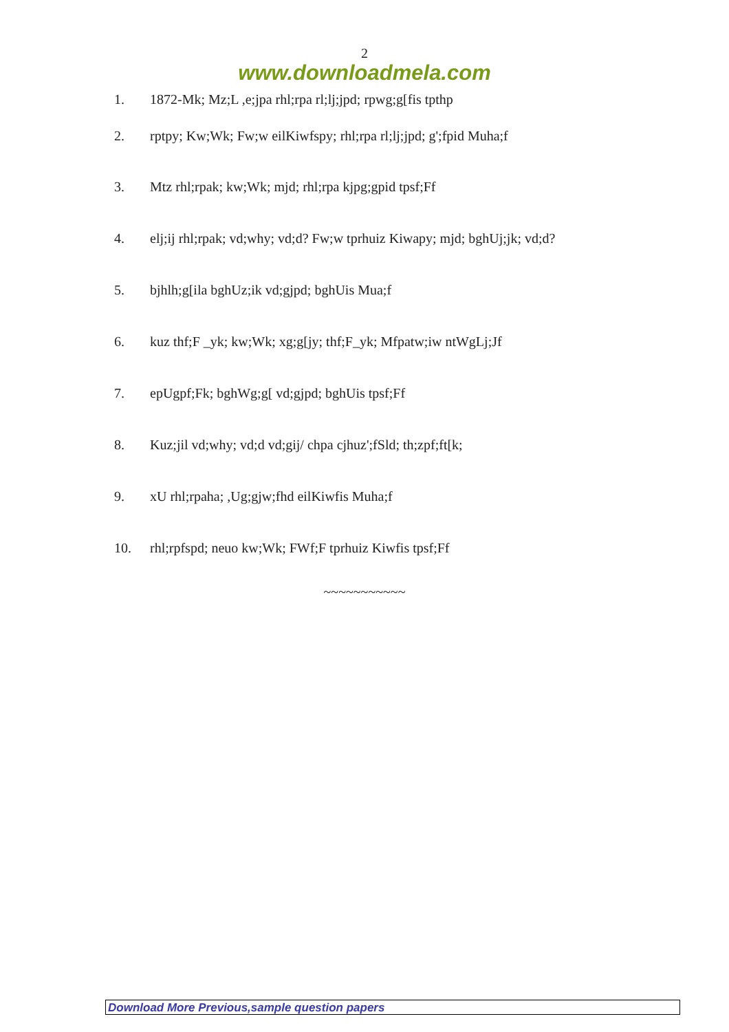2
www.downloadmela.com
1. 1872-Mk; Mz;L ,e;jpa rhl;rpa rl;lj;jpd; rpwg;g[fis tpthp
2. rptpy; Kw;Wk; Fw;w eilKiwfspy; rhl;rpa rl;lj;jpd; g';fpid Muha;f
3. Mtz rhl;rpak; kw;Wk; mjd; rhl;rpa kjpg;gpid tpsf;Ff
4. elj;ij rhl;rpak; vd;why; vd;d? Fw;w tprhuiz Kiwapy; mjd; bghUj;jk; vd;d?
5. bjhlh;g[ila bghUz;ik vd;gjpd; bghUis Mua;f
6. kuz thf;F _yk; kw;Wk; xg;g[jy; thf;F_yk; Mfpatw;iw ntWgLj;Jf
7. epUgpf;Fk; bghWg;g[ vd;gjpd; bghUis tpsf;Ff
8. Kuz;jil vd;why; vd;d vd;gij/ chpa cjhuz';fSld; th;zpf;ft[k;
9. xU rhl;rpaha; ,Ug;gjw;fhd eilKiwfis Muha;f
10. rhl;rpfspd; neuo kw;Wk; FWf;F tprhuiz Kiwfis tpsf;Ff
~~~~~~~~~~~
Download More Previous,sample question papers